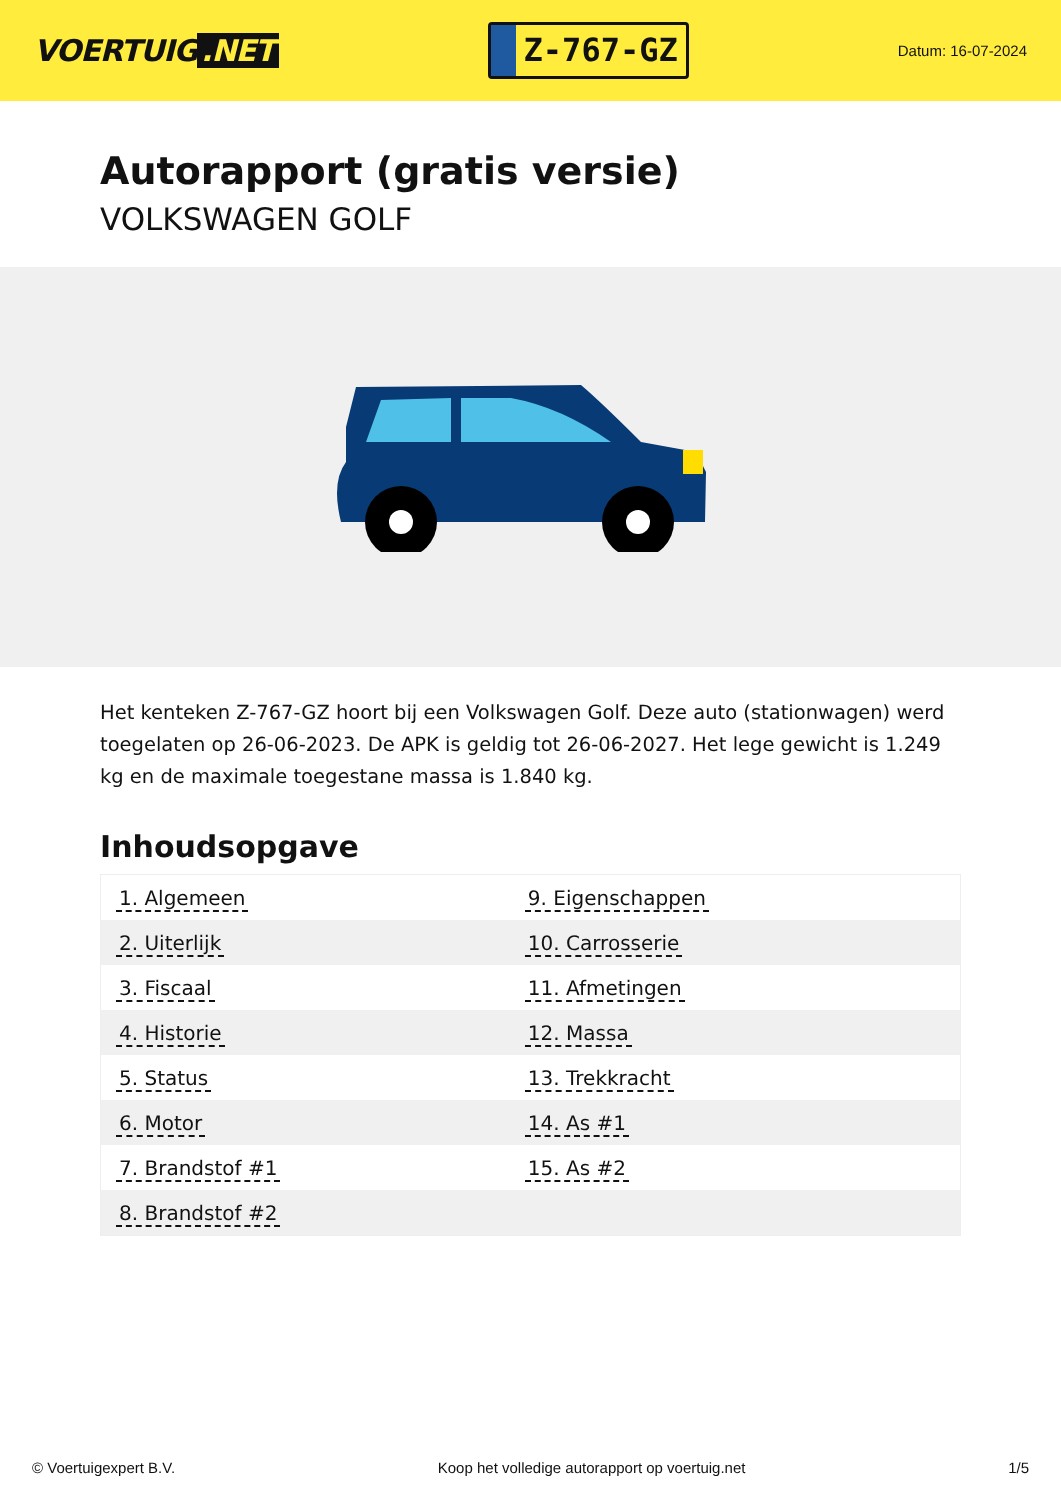VOERTUIG.NET
Z-767-GZ
Datum: 16-07-2024
Autorapport (gratis versie)
VOLKSWAGEN GOLF
Het kenteken Z-767-GZ hoort bij een Volkswagen Golf. Deze auto (stationwagen) werd toegelaten op 26-06-2023. De APK is geldig tot 26-06-2027. Het lege gewicht is 1.249 kg en de maximale toegestane massa is 1.840 kg.
Inhoudsopgave
| 1. Algemeen | 9. Eigenschappen |
| 2. Uiterlijk | 10. Carrosserie |
| 3. Fiscaal | 11. Afmetingen |
| 4. Historie | 12. Massa |
| 5. Status | 13. Trekkracht |
| 6. Motor | 14. As #1 |
| 7. Brandstof #1 | 15. As #2 |
| 8. Brandstof #2 | |
© Voertuigexpert B.V. Koop het volledige autorapport op voertuig.net
1/5